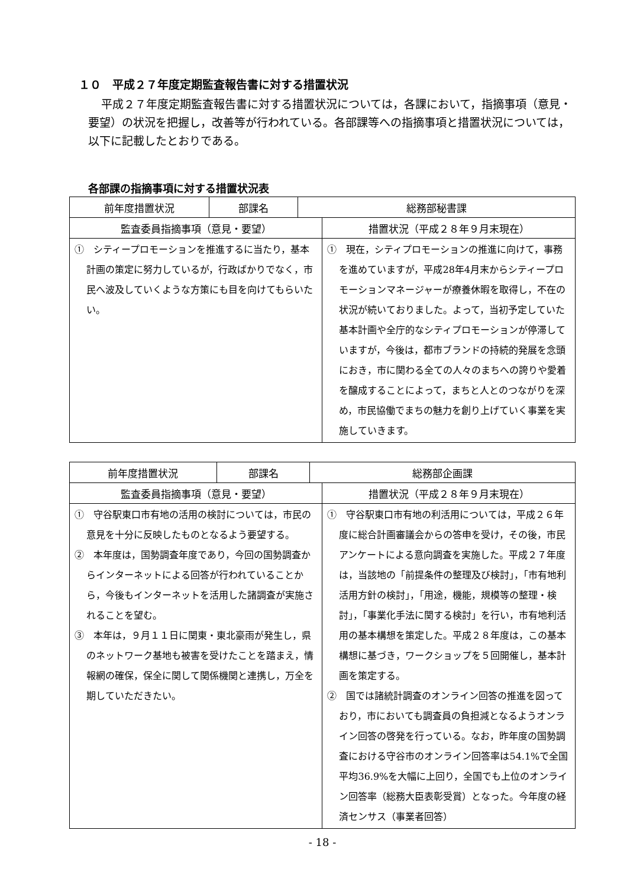１０　平成２７年度定期監査報告書に対する措置状況
平成２７年度定期監査報告書に対する措置状況については，各課において，指摘事項（意見・要望）の状況を把握し，改善等が行われている。各部課等への指摘事項と措置状況については，以下に記載したとおりである。
各部課の指摘事項に対する措置状況表
| 前年度措置状況 | 部課名 | 総務部秘書課 | |
| --- | --- | --- | --- |
| 監査委員指摘事項（意見・要望） | | | 措置状況（平成２８年９月末現在） |
| ① シティープロモーションを推進するに当たり，基本計画の策定に努力しているが，行政ばかりでなく，市民へ波及していくような方策にも目を向けてもらいたい。 | | | ① 現在，シティプロモーションの推進に向けて，事務を進めていますが，平成28年4月末からシティープロモーションマネージャーが療養休暇を取得し，不在の状況が続いておりました。よって，当初予定していた基本計画や全庁的なシティプロモーションが停滞していますが，今後は，都市ブランドの持続的発展を念頭におき，市に関わる全ての人々のまちへの誇りや愛着を醸成することによって，まちと人とのつながりを深め，市民協働でまちの魅力を創り上げていく事業を実施していきます。 |
| 前年度措置状況 | 部課名 | 総務部企画課 | |
| --- | --- | --- | --- |
| 監査委員指摘事項（意見・要望） | | | 措置状況（平成２８年９月末現在） |
| ① 守谷駅東口市有地の活用の検討については，市民の意見を十分に反映したものとなるよう要望する。 ② 本年度は，国勢調査年度であり，今回の国勢調査からインターネットによる回答が行われていることから，今後もインターネットを活用した諸調査が実施されることを望む。 ③ 本年は，９月１１日に関東・東北豪雨が発生し，県のネットワーク基地も被害を受けたことを踏まえ，情報網の確保，保全に関して関係機関と連携し，万全を期していただきたい。 | | | ① 守谷駅東口市有地の利活用については，平成２６年度に総合計画審議会からの答申を受け，その後，市民アンケートによる意向調査を実施した。平成２７年度は，当該地の「前提条件の整理及び検討」，「市有地利活用方針の検討」，「用途，機能，規模等の整理・検討」，「事業化手法に関する検討」を行い，市有地利活用の基本構想を策定した。平成２８年度は，この基本構想に基づき，ワークショップを５回開催し，基本計画を策定する。 ② 国では諸統計調査のオンライン回答の推進を図っており，市においても調査員の負担減となるようオンライン回答の啓発を行っている。なお，昨年度の国勢調査における守谷市のオンライン回答率は54.1%で全国平均36.9%を大幅に上回り，全国でも上位のオンライン回答率（総務大臣表彰受賞）となった。今年度の経済センサス（事業者回答） |
- 18 -